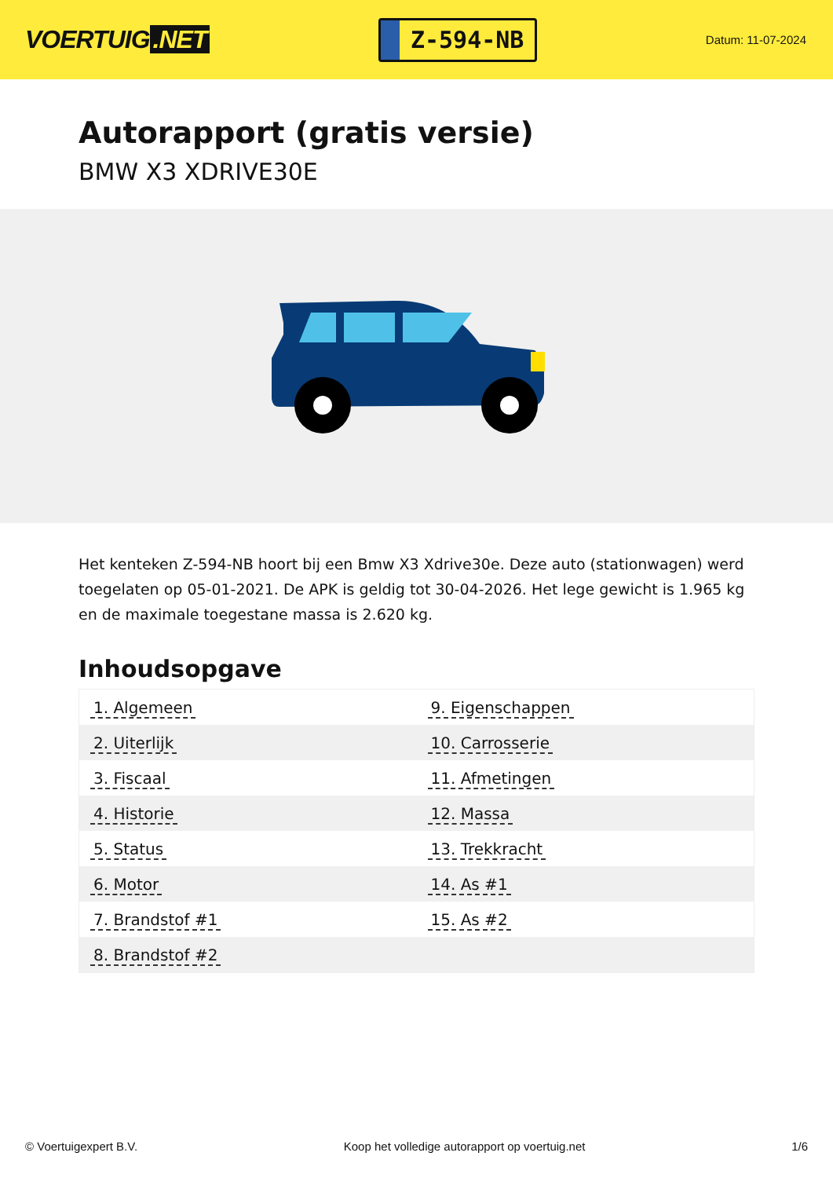VOERTUIG.NET
Z-594-NB
Datum: 11-07-2024
Autorapport (gratis versie)
BMW X3 XDRIVE30E
Het kenteken Z-594-NB hoort bij een Bmw X3 Xdrive30e. Deze auto (stationwagen) werd toegelaten op 05-01-2021. De APK is geldig tot 30-04-2026. Het lege gewicht is 1.965 kg en de maximale toegestane massa is 2.620 kg.
Inhoudsopgave
| 1. Algemeen | 9. Eigenschappen |
| 2. Uiterlijk | 10. Carrosserie |
| 3. Fiscaal | 11. Afmetingen |
| 4. Historie | 12. Massa |
| 5. Status | 13. Trekkracht |
| 6. Motor | 14. As #1 |
| 7. Brandstof #1 | 15. As #2 |
| 8. Brandstof #2 | |
© Voertuigexpert B.V. Koop het volledige autorapport op voertuig.net
1/6